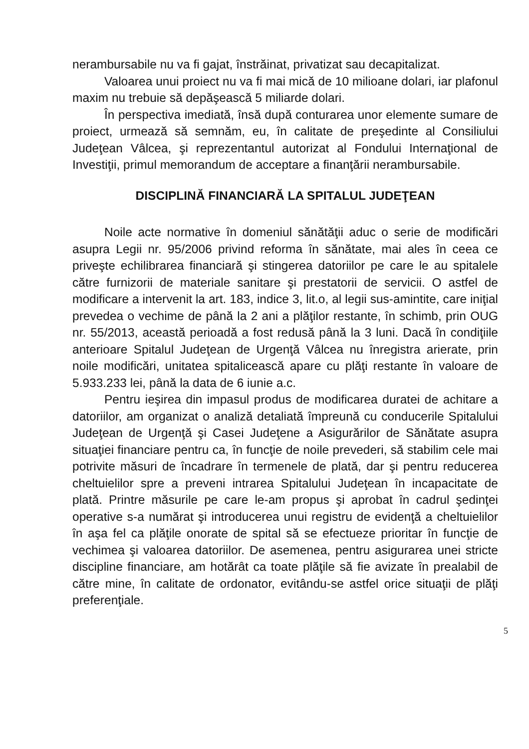nerambursabile nu va fi gajat, înstrăinat, privatizat sau decapitalizat.
Valoarea unui proiect nu va fi mai mică de 10 milioane dolari, iar plafonul maxim nu trebuie să depăşească 5 miliarde dolari.
În perspectiva imediată, însă după conturarea unor elemente sumare de proiect, urmează să semnăm, eu, în calitate de preşedinte al Consiliului Judeţean Vâlcea, şi reprezentantul autorizat al Fondului Internaţional de Investiţii, primul memorandum de acceptare a finanţării nerambursabile.
DISCIPLINĂ FINANCIARĂ LA SPITALUL JUDEŢEAN
Noile acte normative în domeniul sănătăţii aduc o serie de modificări asupra Legii nr. 95/2006 privind reforma în sănătate, mai ales în ceea ce priveşte echilibrarea financiară şi stingerea datoriilor pe care le au spitalele către furnizorii de materiale sanitare şi prestatorii de servicii. O astfel de modificare a intervenit la art. 183, indice 3, lit.o, al legii sus-amintite, care iniţial prevedea o vechime de până la 2 ani a plăţilor restante, în schimb, prin OUG nr. 55/2013, această perioadă a fost redusă până la 3 luni. Dacă în condiţiile anterioare Spitalul Judeţean de Urgenţă Vâlcea nu înregistra arierate, prin noile modificări, unitatea spitalicească apare cu plăţi restante în valoare de 5.933.233 lei, până la data de 6 iunie a.c.
Pentru ieşirea din impasul produs de modificarea duratei de achitare a datoriilor, am organizat o analiză detaliată împreună cu conducerile Spitalului Judeţean de Urgenţă şi Casei Judeţene a Asigurărilor de Sănătate asupra situaţiei financiare pentru ca, în funcţie de noile prevederi, să stabilim cele mai potrivite măsuri de încadrare în termenele de plată, dar şi pentru reducerea cheltuielilor spre a preveni intrarea Spitalului Judeţean în incapacitate de plată. Printre măsurile pe care le-am propus şi aprobat în cadrul şedinţei operative s-a numărat şi introducerea unui registru de evidenţă a cheltuielilor în aşa fel ca plăţile onorate de spital să se efectueze prioritar în funcţie de vechimea şi valoarea datoriilor. De asemenea, pentru asigurarea unei stricte discipline financiare, am hotărât ca toate plăţile să fie avizate în prealabil de către mine, în calitate de ordonator, evitându-se astfel orice situaţii de plăţi preferenţiale.
5